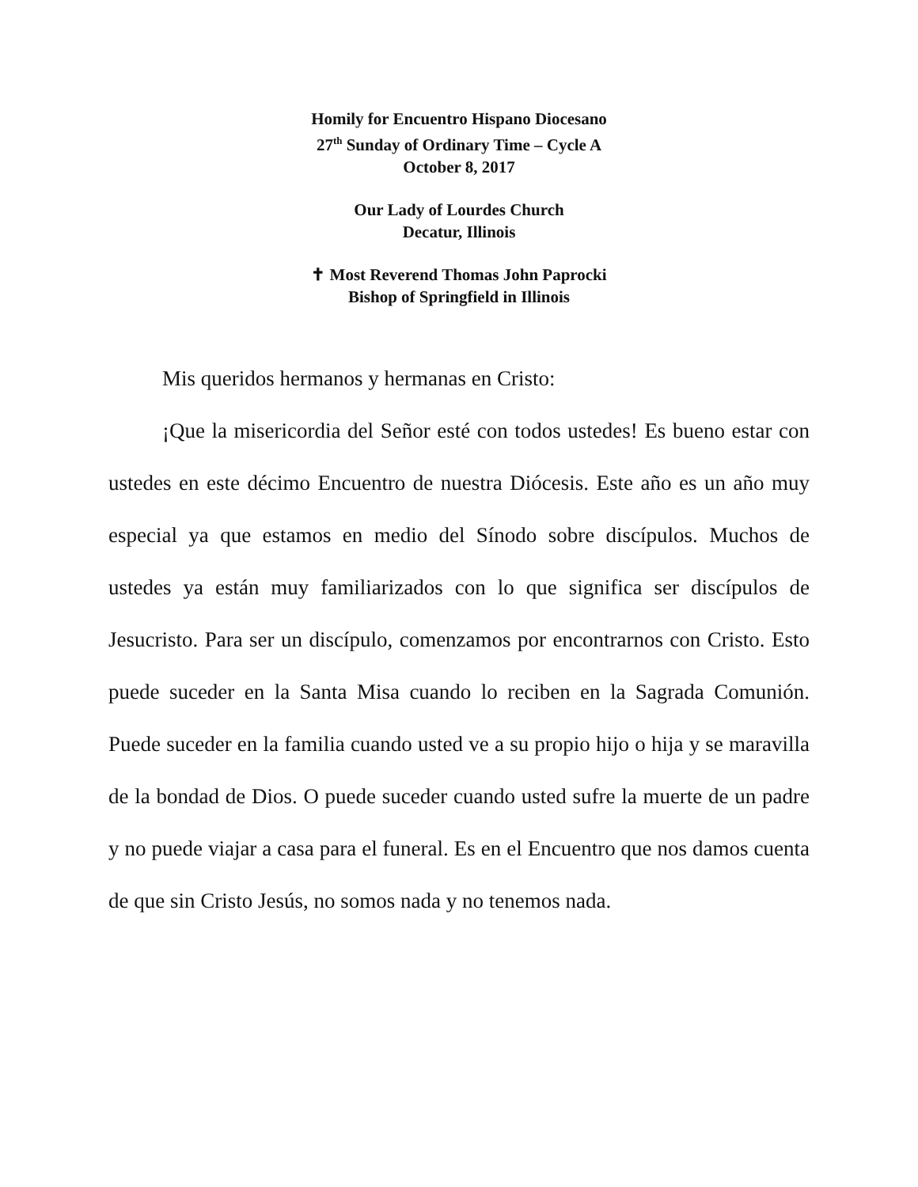Homily for Encuentro Hispano Diocesano
27<sup>th</sup> Sunday of Ordinary Time – Cycle A
October 8, 2017
Our Lady of Lourdes Church
Decatur, Illinois
✝ Most Reverend Thomas John Paprocki
Bishop of Springfield in Illinois
Mis queridos hermanos y hermanas en Cristo:
¡Que la misericordia del Señor esté con todos ustedes! Es bueno estar con ustedes en este décimo Encuentro de nuestra Diócesis. Este año es un año muy especial ya que estamos en medio del Sínodo sobre discípulos. Muchos de ustedes ya están muy familiarizados con lo que significa ser discípulos de Jesucristo. Para ser un discípulo, comenzamos por encontrarnos con Cristo. Esto puede suceder en la Santa Misa cuando lo reciben en la Sagrada Comunión. Puede suceder en la familia cuando usted ve a su propio hijo o hija y se maravilla de la bondad de Dios. O puede suceder cuando usted sufre la muerte de un padre y no puede viajar a casa para el funeral. Es en el Encuentro que nos damos cuenta de que sin Cristo Jesús, no somos nada y no tenemos nada.